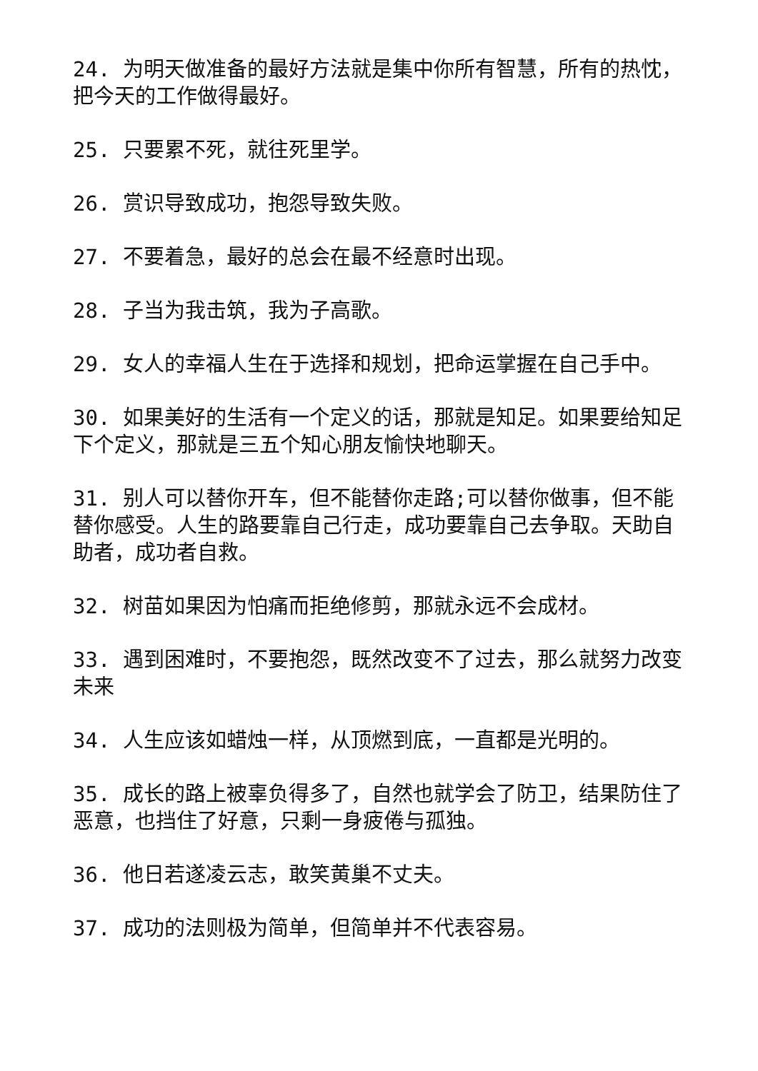24. 为明天做准备的最好方法就是集中你所有智慧，所有的热忱，把今天的工作做得最好。
25. 只要累不死，就往死里学。
26. 赏识导致成功，抱怨导致失败。
27. 不要着急，最好的总会在最不经意时出现。
28. 子当为我击筑，我为子高歌。
29. 女人的幸福人生在于选择和规划，把命运掌握在自己手中。
30. 如果美好的生活有一个定义的话，那就是知足。如果要给知足下个定义，那就是三五个知心朋友愉快地聊天。
31. 别人可以替你开车，但不能替你走路;可以替你做事，但不能替你感受。人生的路要靠自己行走，成功要靠自己去争取。天助自助者，成功者自救。
32. 树苗如果因为怕痛而拒绝修剪，那就永远不会成材。
33. 遇到困难时，不要抱怨，既然改变不了过去，那么就努力改变未来
34. 人生应该如蜡烛一样，从顶燃到底，一直都是光明的。
35. 成长的路上被辜负得多了，自然也就学会了防卫，结果防住了恶意，也挡住了好意，只剩一身疲倦与孤独。
36. 他日若遂凌云志，敢笑黄巢不丈夫。
37. 成功的法则极为简单，但简单并不代表容易。